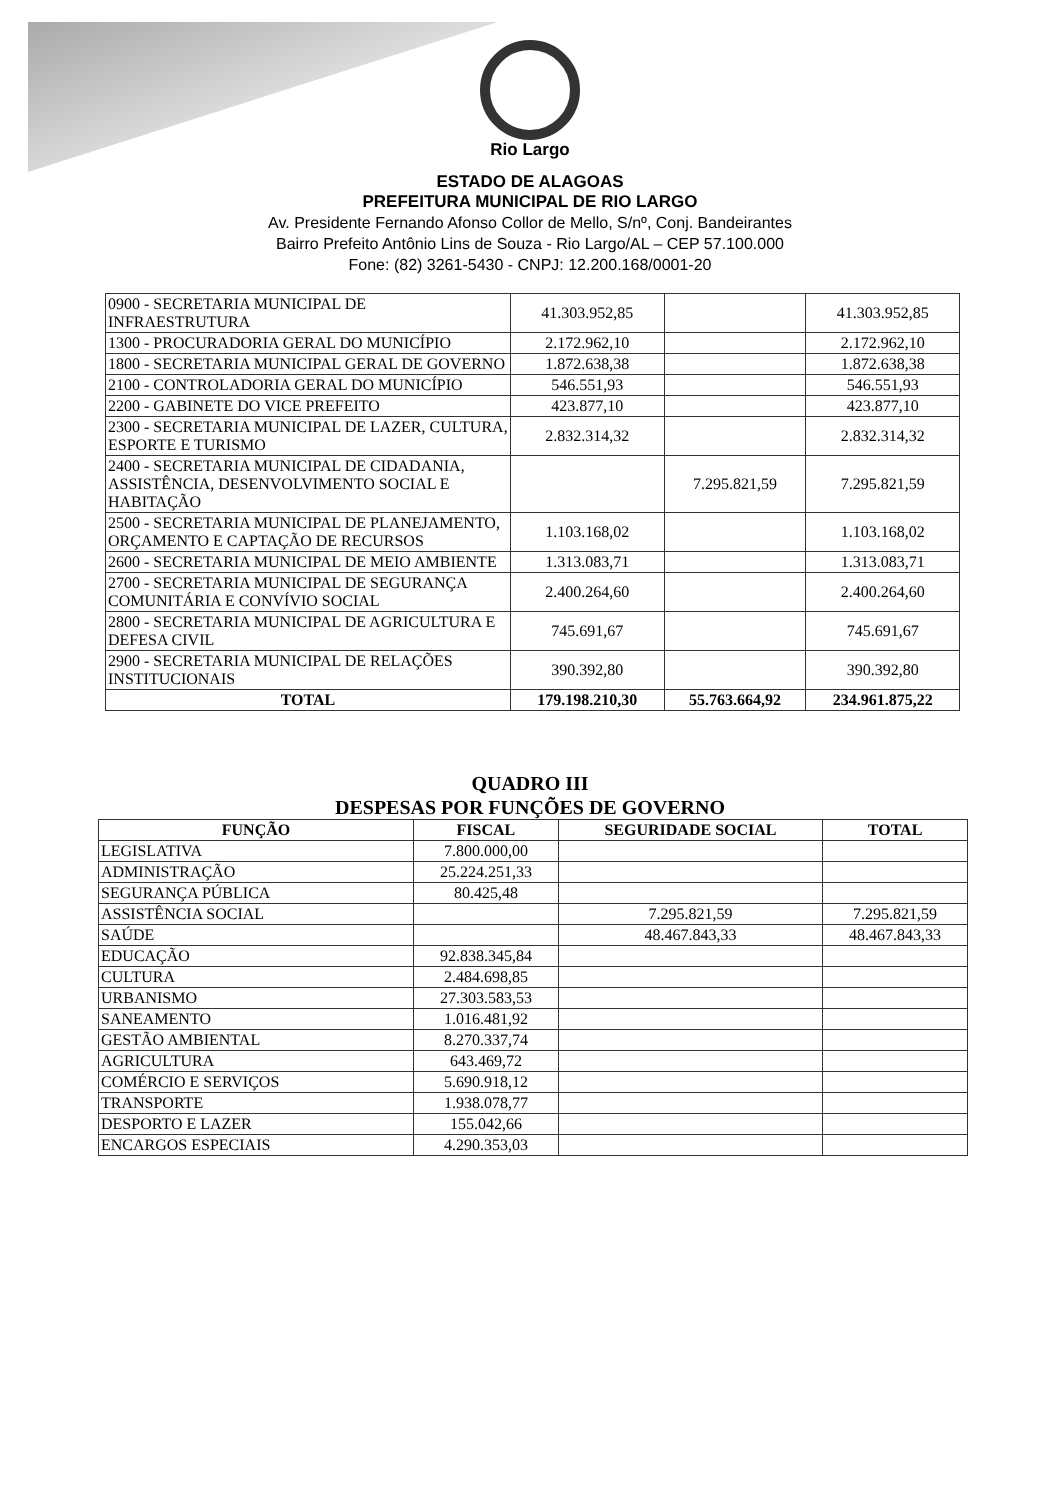Rio Largo
ESTADO DE ALAGOAS
PREFEITURA MUNICIPAL DE RIO LARGO
Av. Presidente Fernando Afonso Collor de Mello, S/nº, Conj. Bandeirantes
Bairro Prefeito Antônio Lins de Souza - Rio Largo/AL – CEP 57.100.000
Fone: (82) 3261-5430 - CNPJ: 12.200.168/0001-20
| 0900 - SECRETARIA MUNICIPAL DE INFRAESTRUTURA | 41.303.952,85 | | 41.303.952,85 |
| 1300 - PROCURADORIA GERAL DO MUNICÍPIO | 2.172.962,10 | | 2.172.962,10 |
| 1800 - SECRETARIA MUNICIPAL GERAL DE GOVERNO | 1.872.638,38 | | 1.872.638,38 |
| 2100 - CONTROLADORIA GERAL DO MUNICÍPIO | 546.551,93 | | 546.551,93 |
| 2200 - GABINETE DO VICE PREFEITO | 423.877,10 | | 423.877,10 |
| 2300 - SECRETARIA MUNICIPAL DE LAZER, CULTURA, ESPORTE E TURISMO | 2.832.314,32 | | 2.832.314,32 |
| 2400 - SECRETARIA MUNICIPAL DE CIDADANIA, ASSISTÊNCIA, DESENVOLVIMENTO SOCIAL E HABITAÇÃO | | 7.295.821,59 | 7.295.821,59 |
| 2500 - SECRETARIA MUNICIPAL DE PLANEJAMENTO, ORÇAMENTO E CAPTAÇÃO DE RECURSOS | 1.103.168,02 | | 1.103.168,02 |
| 2600 - SECRETARIA MUNICIPAL DE MEIO AMBIENTE | 1.313.083,71 | | 1.313.083,71 |
| 2700 - SECRETARIA MUNICIPAL DE SEGURANÇA COMUNITÁRIA E CONVÍVIO SOCIAL | 2.400.264,60 | | 2.400.264,60 |
| 2800 - SECRETARIA MUNICIPAL DE AGRICULTURA E DEFESA CIVIL | 745.691,67 | | 745.691,67 |
| 2900 - SECRETARIA MUNICIPAL DE RELAÇÕES INSTITUCIONAIS | 390.392,80 | | 390.392,80 |
| TOTAL | 179.198.210,30 | 55.763.664,92 | 234.961.875,22 |
QUADRO III
DESPESAS POR FUNÇÕES DE GOVERNO
| FUNÇÃO | FISCAL | SEGURIDADE SOCIAL | TOTAL |
| --- | --- | --- | --- |
| LEGISLATIVA | 7.800.000,00 | | |
| ADMINISTRAÇÃO | 25.224.251,33 | | |
| SEGURANÇA PÚBLICA | 80.425,48 | | |
| ASSISTÊNCIA SOCIAL | | 7.295.821,59 | 7.295.821,59 |
| SAÚDE | | 48.467.843,33 | 48.467.843,33 |
| EDUCAÇÃO | 92.838.345,84 | | |
| CULTURA | 2.484.698,85 | | |
| URBANISMO | 27.303.583,53 | | |
| SANEAMENTO | 1.016.481,92 | | |
| GESTÃO AMBIENTAL | 8.270.337,74 | | |
| AGRICULTURA | 643.469,72 | | |
| COMÉRCIO E SERVIÇOS | 5.690.918,12 | | |
| TRANSPORTE | 1.938.078,77 | | |
| DESPORTO E LAZER | 155.042,66 | | |
| ENCARGOS ESPECIAIS | 4.290.353,03 | | |